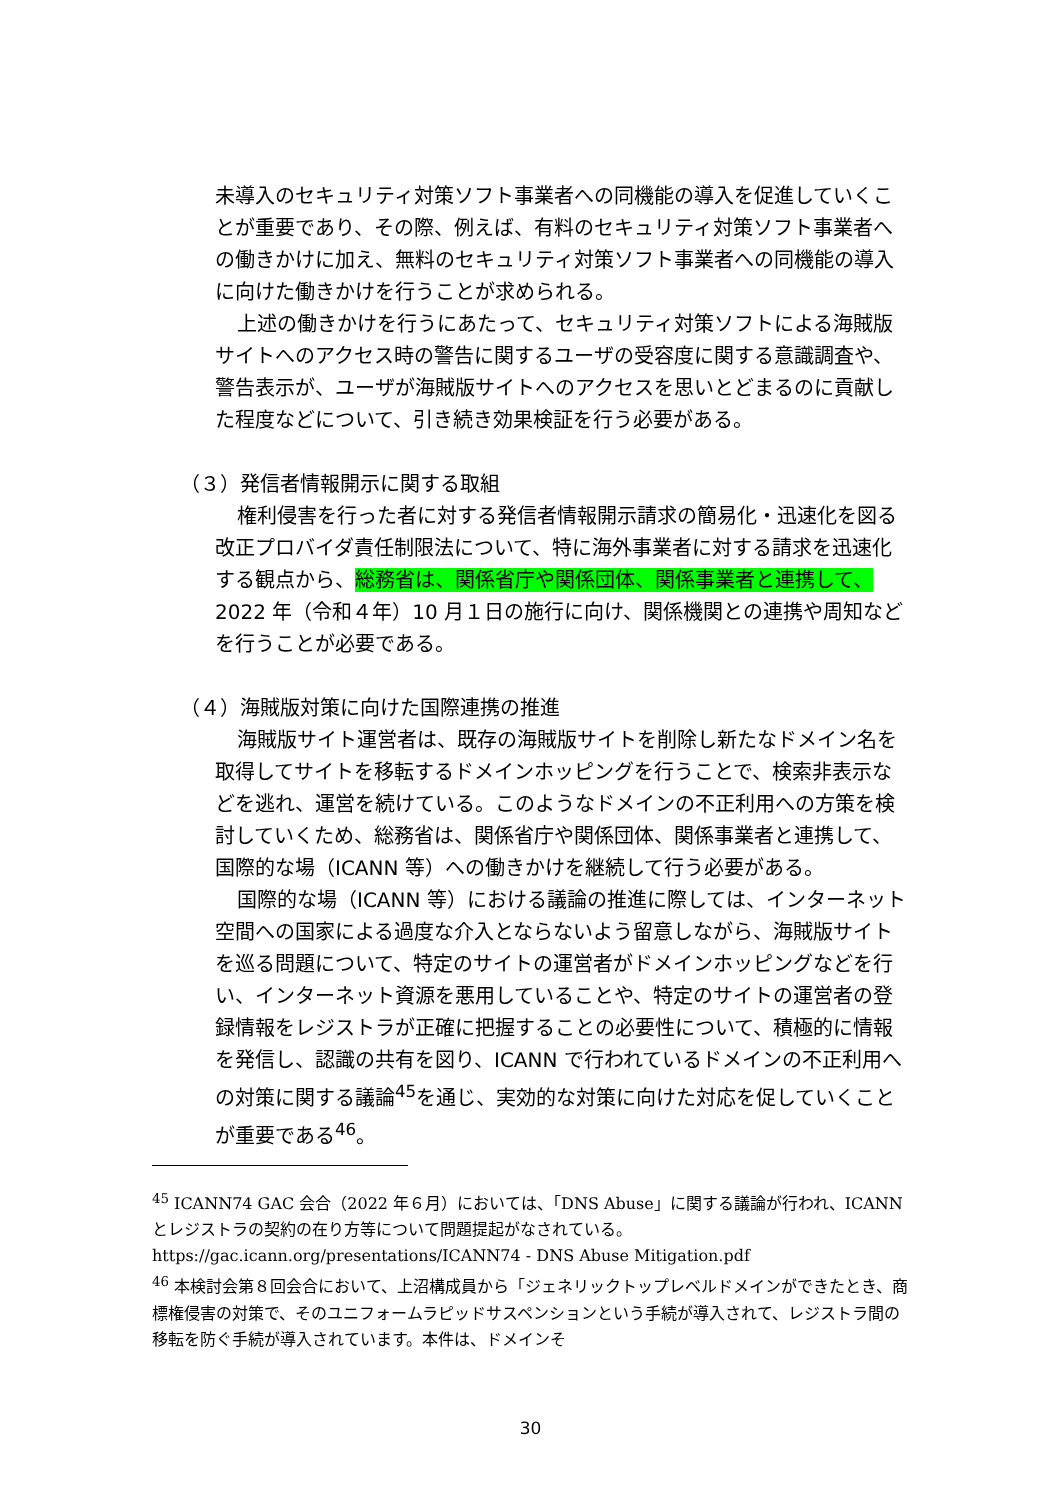未導入のセキュリティ対策ソフト事業者への同機能の導入を促進していくことが重要であり、その際、例えば、有料のセキュリティ対策ソフト事業者への働きかけに加え、無料のセキュリティ対策ソフト事業者への同機能の導入に向けた働きかけを行うことが求められる。
上述の働きかけを行うにあたって、セキュリティ対策ソフトによる海賊版サイトへのアクセス時の警告に関するユーザの受容度に関する意識調査や、警告表示が、ユーザが海賊版サイトへのアクセスを思いとどまるのに貢献した程度などについて、引き続き効果検証を行う必要がある。
（３）発信者情報開示に関する取組
権利侵害を行った者に対する発信者情報開示請求の簡易化・迅速化を図る改正プロバイダ責任制限法について、特に海外事業者に対する請求を迅速化する観点から、総務省は、関係省庁や関係団体、関係事業者と連携して、2022 年（令和４年）10 月１日の施行に向け、関係機関との連携や周知などを行うことが必要である。
（４）海賊版対策に向けた国際連携の推進
海賊版サイト運営者は、既存の海賊版サイトを削除し新たなドメイン名を取得してサイトを移転するドメインホッピングを行うことで、検索非表示などを逃れ、運営を続けている。このようなドメインの不正利用への方策を検討していくため、総務省は、関係省庁や関係団体、関係事業者と連携して、国際的な場（ICANN 等）への働きかけを継続して行う必要がある。
国際的な場（ICANN 等）における議論の推進に際しては、インターネット空間への国家による過度な介入とならないよう留意しながら、海賊版サイトを巡る問題について、特定のサイトの運営者がドメインホッピングなどを行い、インターネット資源を悪用していることや、特定のサイトの運営者の登録情報をレジストラが正確に把握することの必要性について、積極的に情報を発信し、認識の共有を図り、ICANN で行われているドメインの不正利用への対策に関する議論<sup>45</sup>を通じ、実効的な対策に向けた対応を促していくことが重要である<sup>46</sup>。
<sup>45</sup> ICANN74 GAC 会合（2022 年６月）においては、「DNS Abuse」に関する議論が行われ、ICANN とレジストラの契約の在り方等について問題提起がなされている。
https://gac.icann.org/presentations/ICANN74 - DNS Abuse Mitigation.pdf
<sup>46</sup> 本検討会第８回会合において、上沼構成員から「ジェネリックトップレベルドメインができたとき、商標権侵害の対策で、そのユニフォームラピッドサスペンションという手続が導入されて、レジストラ間の移転を防ぐ手続が導入されています。本件は、ドメインそ
30